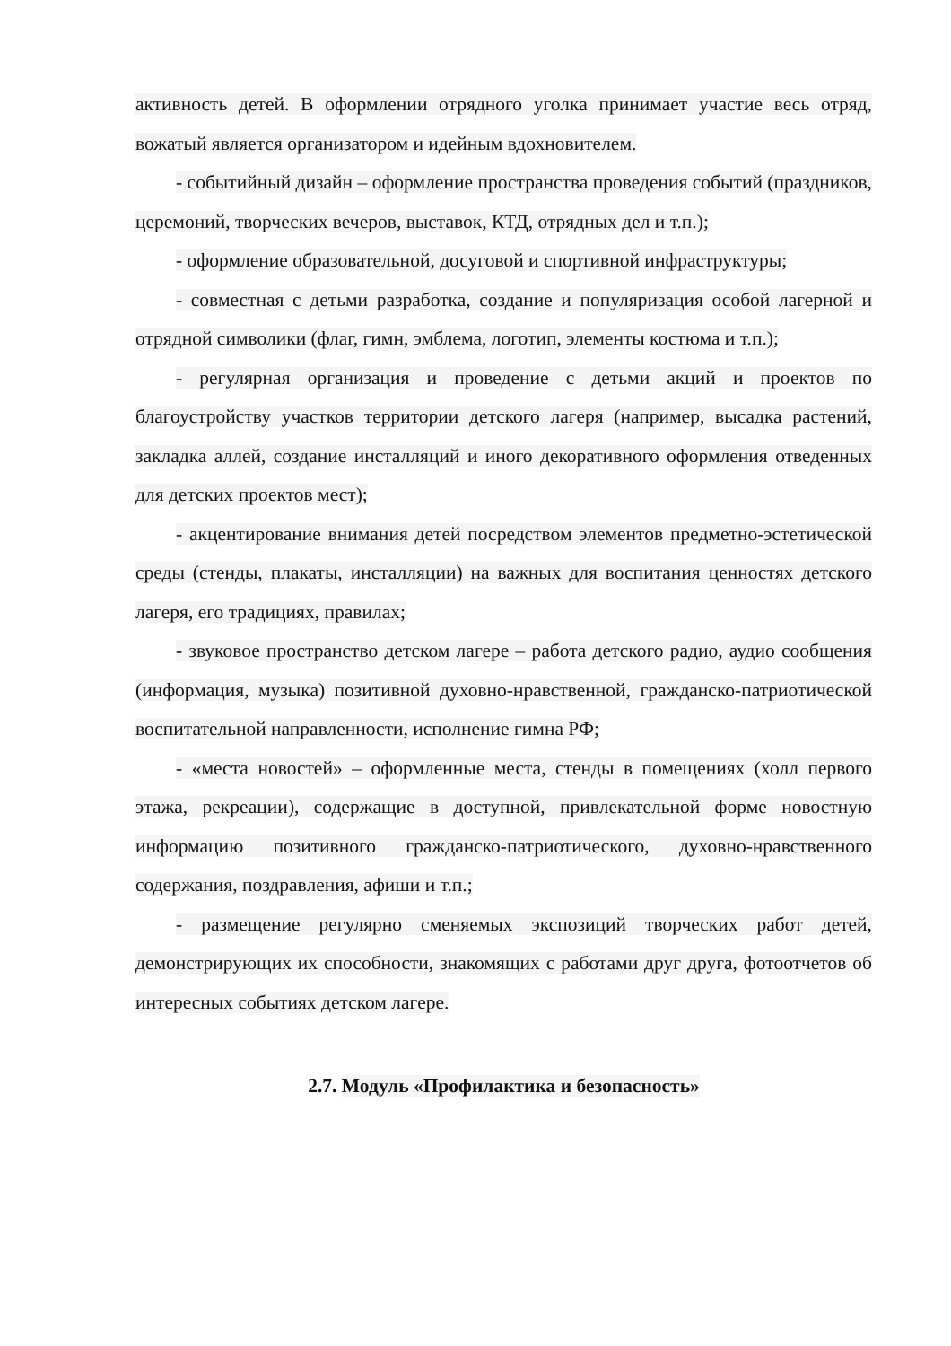активность детей. В оформлении отрядного уголка принимает участие весь отряд, вожатый является организатором и идейным вдохновителем.
- событийный дизайн – оформление пространства проведения событий (праздников, церемоний, творческих вечеров, выставок, КТД, отрядных дел и т.п.);
- оформление образовательной, досуговой и спортивной инфраструктуры;
- совместная с детьми разработка, создание и популяризация особой лагерной и отрядной символики (флаг, гимн, эмблема, логотип, элементы костюма и т.п.);
- регулярная организация и проведение с детьми акций и проектов по благоустройству участков территории детского лагеря (например, высадка растений, закладка аллей, создание инсталляций и иного декоративного оформления отведенных для детских проектов мест);
- акцентирование внимания детей посредством элементов предметно-эстетической среды (стенды, плакаты, инсталляции) на важных для воспитания ценностях детского лагеря, его традициях, правилах;
- звуковое пространство детском лагере – работа детского радио, аудио сообщения (информация, музыка) позитивной духовно-нравственной, гражданско-патриотической воспитательной направленности, исполнение гимна РФ;
- «места новостей» – оформленные места, стенды в помещениях (холл первого этажа, рекреации), содержащие в доступной, привлекательной форме новостную информацию позитивного гражданско-патриотического, духовно-нравственного содержания, поздравления, афиши и т.п.;
- размещение регулярно сменяемых экспозиций творческих работ детей, демонстрирующих их способности, знакомящих с работами друг друга, фотоотчетов об интересных событиях детском лагере.
2.7. Модуль «Профилактика и безопасность»